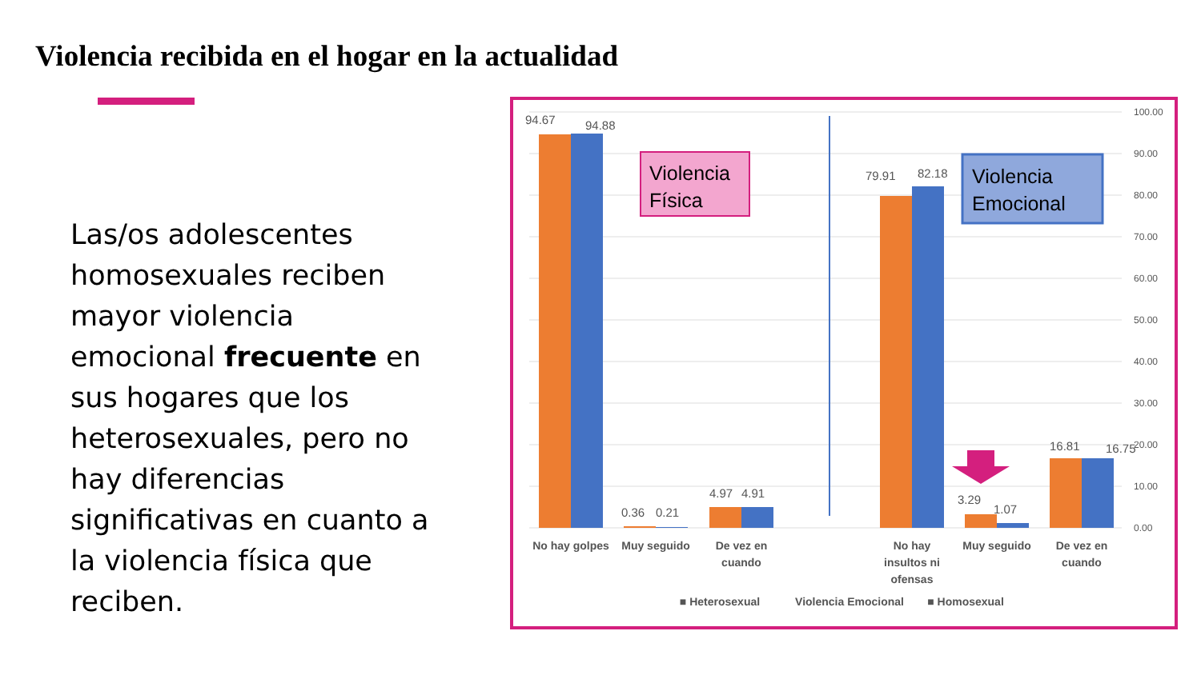Violencia recibida en el hogar en la actualidad
Las/os adolescentes homosexuales reciben mayor violencia emocional frecuente en sus hogares que los heterosexuales, pero no hay diferencias significativas en cuanto a la violencia física que reciben.
100.00
90.00
80.00
70.00
60.00
50.00
40.00
30.00
20.00
10.00
0.00
94.67
94.88
0.36
0.21
4.97
4.91
79.91
82.18
3.29
1.07
16.81
16.75
Violencia
Física
Violencia
Emocional
No hay golpes
Muy seguido
De vez en
cuando
No hay
insultos ni
ofensas
Muy seguido
De vez en
cuando
■ Heterosexual
Violencia Emocional
■ Homosexual